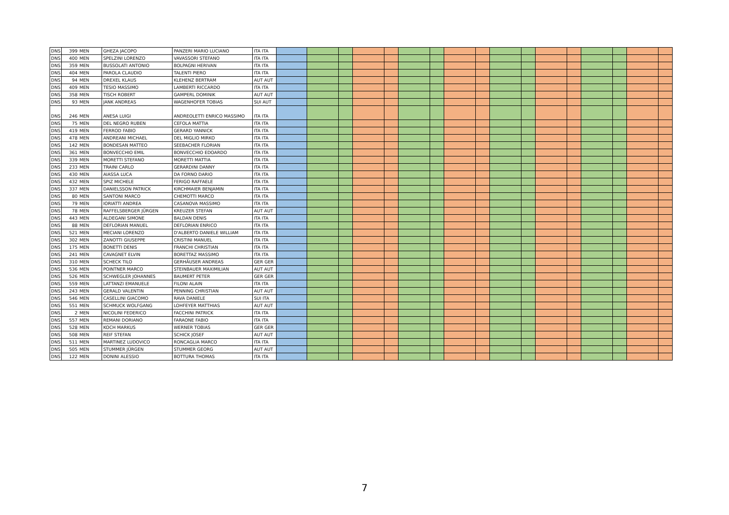| DNS | 399 | MEN | GHEZA JACOPO | PANZERI MARIO LUCIANO | ITA ITA | | | | | | | | | | | | | | | | | |
| DNS | 400 | MEN | SPELZINI LORENZO | VAVASSORI STEFANO | ITA ITA | | | | | | | | | | | | | | | | | |
| DNS | 359 | MEN | BUSSOLATI ANTONIO | BOLPAGNI HERIVAN | ITA ITA | | | | | | | | | | | | | | | | | |
| DNS | 404 | MEN | PAROLA CLAUDIO | TALENTI PIERO | ITA ITA | | | | | | | | | | | | | | | | | |
| DNS | 94 | MEN | DREXEL KLAUS | KLEHENZ BERTRAM | AUT AUT | | | | | | | | | | | | | | | | | |
| DNS | 409 | MEN | TESIO MASSIMO | LAMBERTI RICCARDO | ITA ITA | | | | | | | | | | | | | | | | | |
| DNS | 358 | MEN | TISCH ROBERT | GAMPERL DOMINIK | AUT AUT | | | | | | | | | | | | | | | | | |
| DNS | 93 | MEN | JANK ANDREAS | WAGENHOFER TOBIAS | SUI AUT | | | | | | | | | | | | | | | | | |
| DNS | 246 | MEN | ANESA LUIGI | ANDREOLETTI ENRICO MASSIMO | ITA ITA | | | | | | | | | | | | | | | | | |
| DNS | 75 | MEN | DEL NEGRO RUBEN | CEFOLA MATTIA | ITA ITA | | | | | | | | | | | | | | | | | |
| DNS | 419 | MEN | FERROD FABIO | GERARD YANNICK | ITA ITA | | | | | | | | | | | | | | | | | |
| DNS | 478 | MEN | ANDREANI MICHAEL | DEL MIGLIO MIRKO | ITA ITA | | | | | | | | | | | | | | | | | |
| DNS | 142 | MEN | BONDESAN MATTEO | SEEBACHER FLORIAN | ITA ITA | | | | | | | | | | | | | | | | | |
| DNS | 361 | MEN | BONVECCHIO EMIL | BONVECCHIO EDOARDO | ITA ITA | | | | | | | | | | | | | | | | | |
| DNS | 339 | MEN | MORETTI STEFANO | MORETTI MATTIA | ITA ITA | | | | | | | | | | | | | | | | | |
| DNS | 233 | MEN | TRAINI CARLO | GERARDINI DANNY | ITA ITA | | | | | | | | | | | | | | | | | |
| DNS | 430 | MEN | AIASSA LUCA | DA FORNO DARIO | ITA ITA | | | | | | | | | | | | | | | | | |
| DNS | 432 | MEN | SPIZ MICHELE | FERIGO RAFFAELE | ITA ITA | | | | | | | | | | | | | | | | | |
| DNS | 337 | MEN | DANIELSSON PATRICK | KIRCHMAIER BENJAMIN | ITA ITA | | | | | | | | | | | | | | | | | |
| DNS | 80 | MEN | SANTONI MARCO | CHEMOTTI MARCO | ITA ITA | | | | | | | | | | | | | | | | | |
| DNS | 79 | MEN | IORIATTI ANDREA | CASANOVA MASSIMO | ITA ITA | | | | | | | | | | | | | | | | | |
| DNS | 78 | MEN | RAFFELSBERGER JÜRGEN | KREUZER STEFAN | AUT AUT | | | | | | | | | | | | | | | | | |
| DNS | 443 | MEN | ALDEGANI SIMONE | BALDAN DENIS | ITA ITA | | | | | | | | | | | | | | | | | |
| DNS | 88 | MEN | DEFLORIAN MANUEL | DEFLORIAN ENRICO | ITA ITA | | | | | | | | | | | | | | | | | |
| DNS | 521 | MEN | MECIANI LORENZO | D'ALBERTO DANIELE WILLIAM | ITA ITA | | | | | | | | | | | | | | | | | |
| DNS | 302 | MEN | ZANOTTI GIUSEPPE | CRISTINI MANUEL | ITA ITA | | | | | | | | | | | | | | | | | |
| DNS | 175 | MEN | BONETTI DENIS | FRANCHI CHRISTIAN | ITA ITA | | | | | | | | | | | | | | | | | |
| DNS | 241 | MEN | CAVAGNET ELVIN | BORETTAZ MASSIMO | ITA ITA | | | | | | | | | | | | | | | | | |
| DNS | 310 | MEN | SCHECK TILO | GERHÄUSER ANDREAS | GER GER | | | | | | | | | | | | | | | | | |
| DNS | 536 | MEN | POINTNER MARCO | STEINBAUER MAXIMILIAN | AUT AUT | | | | | | | | | | | | | | | | | |
| DNS | 526 | MEN | SCHWEGLER JOHANNES | BAUMERT PETER | GER GER | | | | | | | | | | | | | | | | | |
| DNS | 559 | MEN | LATTANZI EMANUELE | FILONI ALAIN | ITA ITA | | | | | | | | | | | | | | | | | |
| DNS | 243 | MEN | GERALD VALENTIN | PENNING CHRISTIAN | AUT AUT | | | | | | | | | | | | | | | | | |
| DNS | 546 | MEN | CASELLINI GIACOMO | RAVA DANIELE | SUI ITA | | | | | | | | | | | | | | | | | |
| DNS | 551 | MEN | SCHMUCK WOLFGANG | LOHFEYER MATTHIAS | AUT AUT | | | | | | | | | | | | | | | | | |
| DNS | 2 | MEN | NICOLINI FEDERICO | FACCHINI PATRICK | ITA ITA | | | | | | | | | | | | | | | | | |
| DNS | 557 | MEN | REMANI DORIANO | FARAONE FABIO | ITA ITA | | | | | | | | | | | | | | | | | |
| DNS | 528 | MEN | KOCH MARKUS | WERNER TOBIAS | GER GER | | | | | | | | | | | | | | | | | |
| DNS | 508 | MEN | REIF STEFAN | SCHICK JOSEF | AUT AUT | | | | | | | | | | | | | | | | | |
| DNS | 511 | MEN | MARTINEZ LUDOVICO | RONCAGLIA MARCO | ITA ITA | | | | | | | | | | | | | | | | | |
| DNS | 505 | MEN | STUMMER JÜRGEN | STUMMER GEORG | AUT AUT | | | | | | | | | | | | | | | | | |
| DNS | 122 | MEN | DONINI ALESSIO | BOTTURA THOMAS | ITA ITA | | | | | | | | | | | | | | | | | |
7